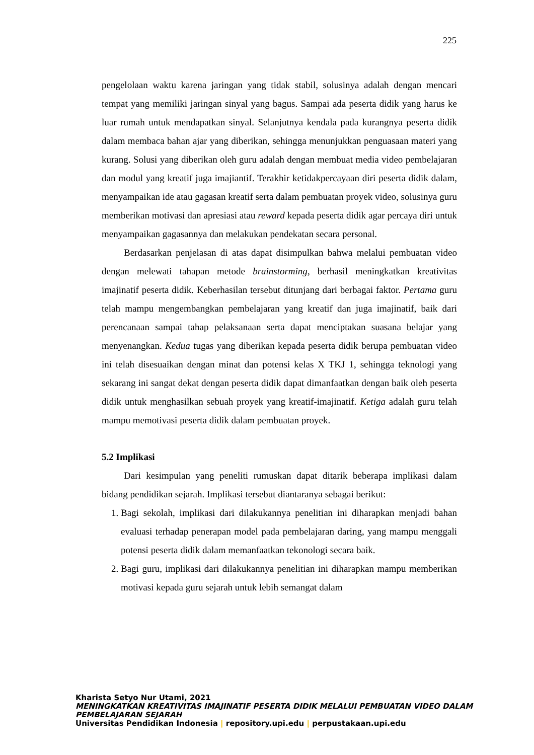225
pengelolaan waktu karena jaringan yang tidak stabil, solusinya adalah dengan mencari tempat yang memiliki jaringan sinyal yang bagus. Sampai ada peserta didik yang harus ke luar rumah untuk mendapatkan sinyal. Selanjutnya kendala pada kurangnya peserta didik dalam membaca bahan ajar yang diberikan, sehingga menunjukkan penguasaan materi yang kurang. Solusi yang diberikan oleh guru adalah dengan membuat media video pembelajaran dan modul yang kreatif juga imajiantif. Terakhir ketidakpercayaan diri peserta didik dalam, menyampaikan ide atau gagasan kreatif serta dalam pembuatan proyek video, solusinya guru memberikan motivasi dan apresiasi atau reward kepada peserta didik agar percaya diri untuk menyampaikan gagasannya dan melakukan pendekatan secara personal.
Berdasarkan penjelasan di atas dapat disimpulkan bahwa melalui pembuatan video dengan melewati tahapan metode brainstorming, berhasil meningkatkan kreativitas imajinatif peserta didik. Keberhasilan tersebut ditunjang dari berbagai faktor. Pertama guru telah mampu mengembangkan pembelajaran yang kreatif dan juga imajinatif, baik dari perencanaan sampai tahap pelaksanaan serta dapat menciptakan suasana belajar yang menyenangkan. Kedua tugas yang diberikan kepada peserta didik berupa pembuatan video ini telah disesuaikan dengan minat dan potensi kelas X TKJ 1, sehingga teknologi yang sekarang ini sangat dekat dengan peserta didik dapat dimanfaatkan dengan baik oleh peserta didik untuk menghasilkan sebuah proyek yang kreatif-imajinatif. Ketiga adalah guru telah mampu memotivasi peserta didik dalam pembuatan proyek.
5.2 Implikasi
Dari kesimpulan yang peneliti rumuskan dapat ditarik beberapa implikasi dalam bidang pendidikan sejarah. Implikasi tersebut diantaranya sebagai berikut:
1. Bagi sekolah, implikasi dari dilakukannya penelitian ini diharapkan menjadi bahan evaluasi terhadap penerapan model pada pembelajaran daring, yang mampu menggali potensi peserta didik dalam memanfaatkan tekonologi secara baik.
2. Bagi guru, implikasi dari dilakukannya penelitian ini diharapkan mampu memberikan motivasi kepada guru sejarah untuk lebih semangat dalam
Kharista Setyo Nur Utami, 2021
MENINGKATKAN KREATIVITAS IMAJINATIF PESERTA DIDIK MELALUI PEMBUATAN VIDEO DALAM PEMBELAJARAN SEJARAH
Universitas Pendidikan Indonesia | repository.upi.edu | perpustakaan.upi.edu